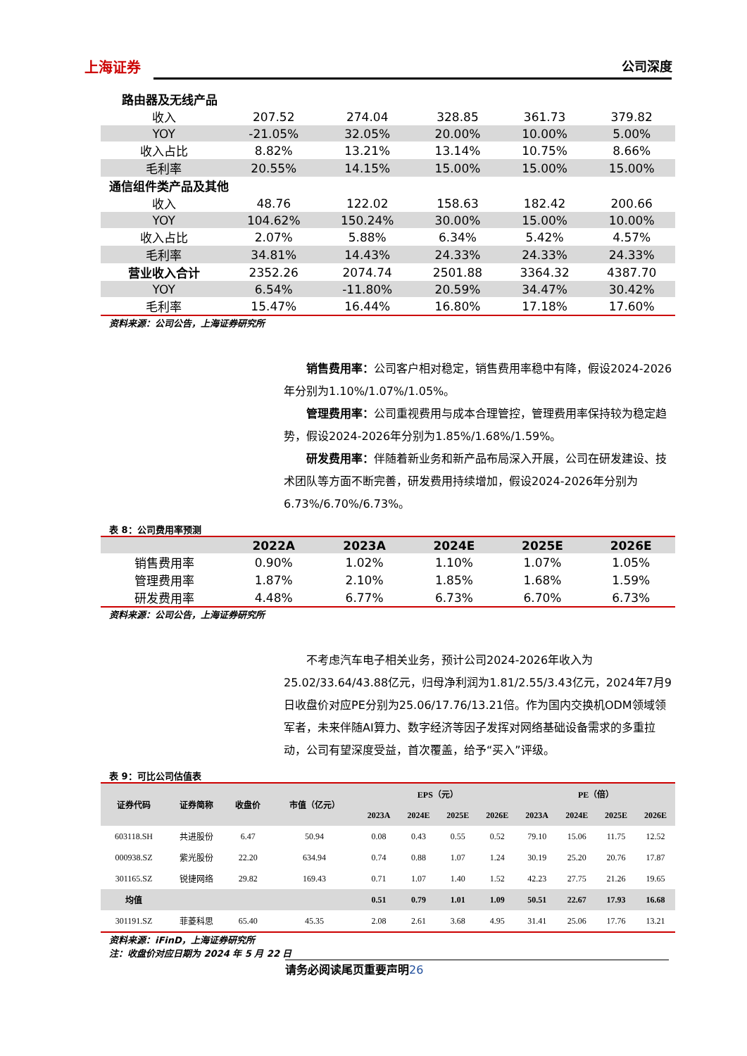上海证券 公司深度
| 路由器及无线产品 | | | | | |
| 收入 | 207.52 | 274.04 | 328.85 | 361.73 | 379.82 |
| YOY | -21.05% | 32.05% | 20.00% | 10.00% | 5.00% |
| 收入占比 | 8.82% | 13.21% | 13.14% | 10.75% | 8.66% |
| 毛利率 | 20.55% | 14.15% | 15.00% | 15.00% | 15.00% |
| 通信组件类产品及其他 | | | | | |
| 收入 | 48.76 | 122.02 | 158.63 | 182.42 | 200.66 |
| YOY | 104.62% | 150.24% | 30.00% | 15.00% | 10.00% |
| 收入占比 | 2.07% | 5.88% | 6.34% | 5.42% | 4.57% |
| 毛利率 | 34.81% | 14.43% | 24.33% | 24.33% | 24.33% |
| 营业收入合计 | 2352.26 | 2074.74 | 2501.88 | 3364.32 | 4387.70 |
| YOY | 6.54% | -11.80% | 20.59% | 34.47% | 30.42% |
| 毛利率 | 15.47% | 16.44% | 16.80% | 17.18% | 17.60% |
资料来源：公司公告，上海证券研究所
销售费用率：公司客户相对稳定，销售费用率稳中有降，假设2024-2026年分别为1.10%/1.07%/1.05%。
管理费用率：公司重视费用与成本合理管控，管理费用率保持较为稳定趋势，假设2024-2026年分别为1.85%/1.68%/1.59%。
研发费用率：伴随着新业务和新产品布局深入开展，公司在研发建设、技术团队等方面不断完善，研发费用持续增加，假设2024-2026年分别为6.73%/6.70%/6.73%。
表 8：公司费用率预测
| | 2022A | 2023A | 2024E | 2025E | 2026E |
| --- | --- | --- | --- | --- | --- |
| 销售费用率 | 0.90% | 1.02% | 1.10% | 1.07% | 1.05% |
| 管理费用率 | 1.87% | 2.10% | 1.85% | 1.68% | 1.59% |
| 研发费用率 | 4.48% | 6.77% | 6.73% | 6.70% | 6.73% |
资料来源：公司公告，上海证券研究所
不考虑汽车电子相关业务，预计公司2024-2026年收入为25.02/33.64/43.88亿元，归母净利润为1.81/2.55/3.43亿元，2024年7月9日收盘价对应PE分别为25.06/17.76/13.21倍。作为国内交换机ODM领域领军者，未来伴随AI算力、数字经济等因子发挥对网络基础设备需求的多重拉动，公司有望深度受益，首次覆盖，给予“买入”评级。
表 9：可比公司估值表
| 证券代码 | 证券简称 | 收盘价 | 市值（亿元） | EPS（元） | | | | PE（倍） | | | |
| --- | --- | --- | --- | --- | --- | --- | --- | --- | --- | --- | --- |
| | | | | 2023A | 2024E | 2025E | 2026E | 2023A | 2024E | 2025E | 2026E |
| 603118.SH | 共进股份 | 6.47 | 50.94 | 0.08 | 0.43 | 0.55 | 0.52 | 79.10 | 15.06 | 11.75 | 12.52 |
| 000938.SZ | 紫光股份 | 22.20 | 634.94 | 0.74 | 0.88 | 1.07 | 1.24 | 30.19 | 25.20 | 20.76 | 17.87 |
| 301165.SZ | 锐捷网络 | 29.82 | 169.43 | 0.71 | 1.07 | 1.40 | 1.52 | 42.23 | 27.75 | 21.26 | 19.65 |
| 均值 | | | | 0.51 | 0.79 | 1.01 | 1.09 | 50.51 | 22.67 | 17.93 | 16.68 |
| 301191.SZ | 菲菱科思 | 65.40 | 45.35 | 2.08 | 2.61 | 3.68 | 4.95 | 31.41 | 25.06 | 17.76 | 13.21 |
资料来源：iFinD，上海证券研究所
注：收盘价对应日期为 2024 年 5 月 22 日
请务必阅读尾页重要声明26